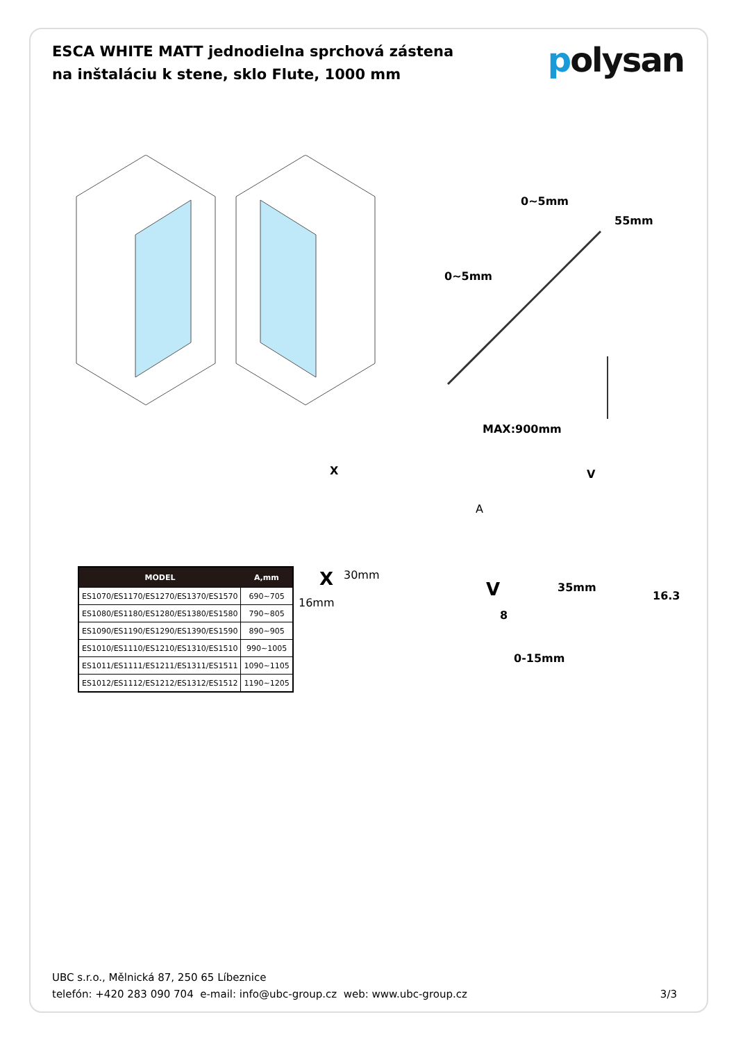ESCA WHITE MATT jednodielna sprchová zástena na inštaláciu k stene, sklo Flute, 1000 mm
polysan
0~5mm
0~5mm
55mm
MAX:900mm
X V
A
X 30mm
16mm
V 35mm
16.3
8
0-15mm
| MODEL | A,mm |
| --- | --- |
| ES1070/ES1170/ES1270/ES1370/ES1570 | 690~705 |
| ES1080/ES1180/ES1280/ES1380/ES1580 | 790~805 |
| ES1090/ES1190/ES1290/ES1390/ES1590 | 890~905 |
| ES1010/ES1110/ES1210/ES1310/ES1510 | 990~1005 |
| ES1011/ES1111/ES1211/ES1311/ES1511 | 1090~1105 |
| ES1012/ES1112/ES1212/ES1312/ES1512 | 1190~1205 |
UBC s.r.o., Mělnická 87, 250 65 Líbeznice
telefón: +420 283 090 704 e-mail: info@ubc-group.cz web: www.ubc-group.cz
3/3